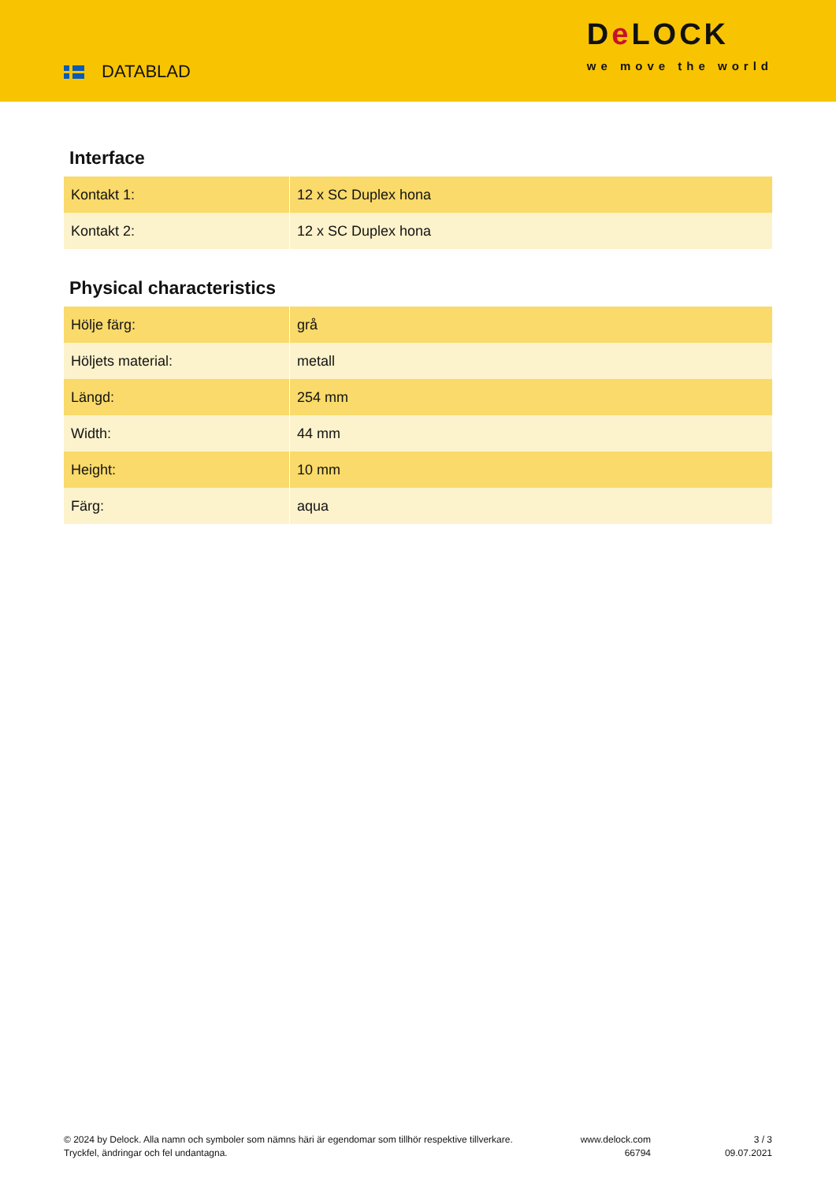DATABLAD
De LOCK
we move the world
Interface
| Kontakt 1: | 12 x SC Duplex hona |
| Kontakt 2: | 12 x SC Duplex hona |
Physical characteristics
| Hölje färg: | grå |
| Höljets material: | metall |
| Längd: | 254 mm |
| Width: | 44 mm |
| Height: | 10 mm |
| Färg: | aqua |
© 2024 by Delock. Alla namn och symboler som nämns häri är egendomar som tillhör respektive tillverkare. Tryckfel, ändringar och fel undantagna.
www.delock.com
66794
3 / 3
09.07.2021